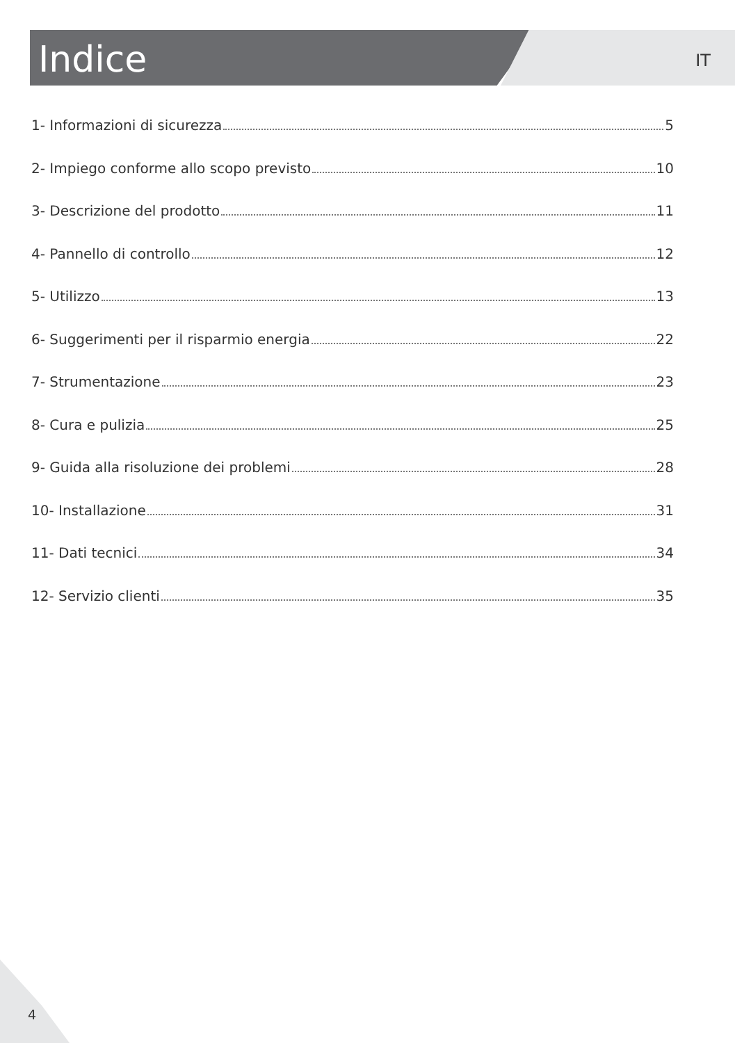Indice
IT
1- Informazioni di sicurezza 5
2- Impiego conforme allo scopo previsto 10
3- Descrizione del prodotto 11
4- Pannello di controllo 12
5- Utilizzo 13
6- Suggerimenti per il risparmio energia 22
7- Strumentazione 23
8- Cura e pulizia 25
9- Guida alla risoluzione dei problemi 28
10- Installazione 31
11- Dati tecnici 34
12- Servizio clienti 35
4